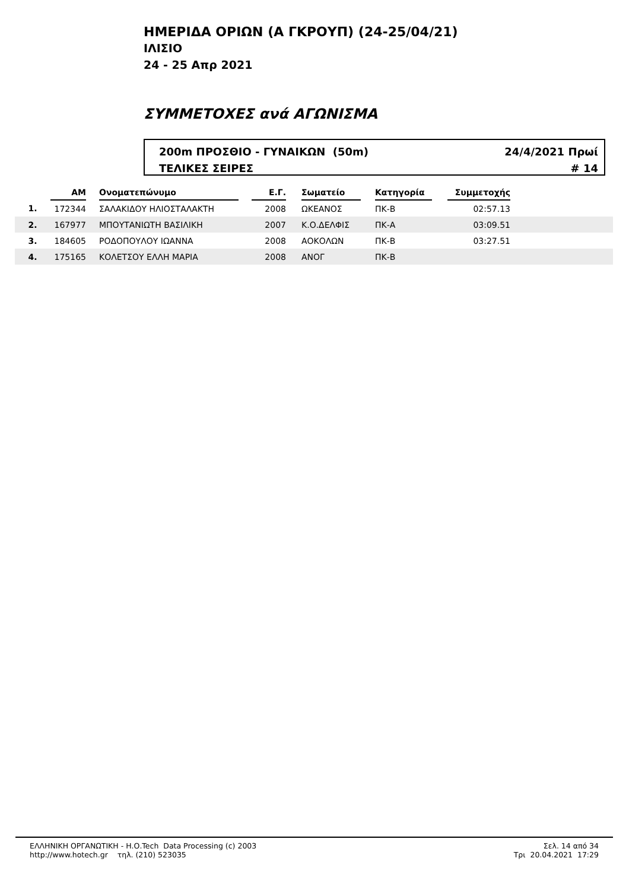ΗΜΕΡΙΔΑ ΟΡΙΩΝ (Α ΓΚΡΟΥΠ) (24-25/04/21)
ΙΛΙΣΙΟ
24 - 25 Απρ 2021
ΣΥΜΜΕΤΟΧΕΣ ανά ΑΓΩΝΙΣΜΑ
200m ΠΡΟΣΘΙΟ - ΓΥΝΑΙΚΩΝ (50m)
ΤΕΛΙΚΕΣ ΣΕΙΡΕΣ
24/4/2021 Πρωί
# 14
| | ΑΜ | | Ονοματεπώνυμο | | Ε.Γ. | | Σωματείο | | Κατηγορία | | Συμμετοχής | |
| --- | --- | --- | --- | --- | --- | --- | --- | --- | --- | --- | --- | --- |
| 1. | 172344 | | ΣΑΛΑΚΙΔΟΥ ΗΛΙΟΣΤΑΛΑΚΤΗ | | 2008 | | ΩΚΕΑΝΟΣ | | ΠΚ-Β | | 02:57.13 | |
| 2. | 167977 | | ΜΠΟΥΤΑΝΙΩΤΗ ΒΑΣΙΛΙΚΗ | | 2007 | | Κ.Ο.ΔΕΛΦΙΣ | | ΠΚ-Α | | 03:09.51 | |
| 3. | 184605 | | ΡΟΔΟΠΟΥΛΟΥ ΙΩΑΝΝΑ | | 2008 | | ΑΟΚΟΛΩΝ | | ΠΚ-Β | | 03:27.51 | |
| 4. | 175165 | | ΚΟΛΕΤΣΟΥ ΕΛΛΗ ΜΑΡΙΑ | | 2008 | | ΑΝΟΓ | | ΠΚ-Β | | | |
ΕΛΛΗΝΙΚΗ ΟΡΓΑΝΩΤΙΚΗ - Η.Ο.Tech Data Processing (c) 2003
http://www.hotech.gr τηλ. (210) 523035
Σελ. 14 από 34
Τρι 20.04.2021 17:29